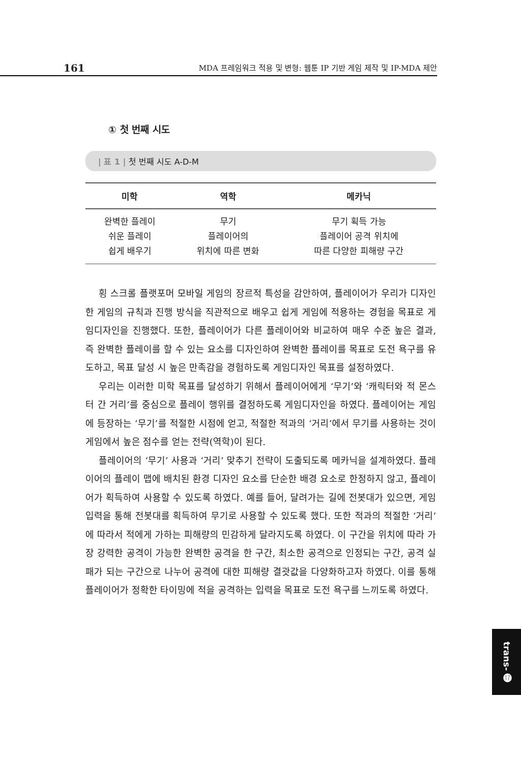161 MDA 프레임워크 적용 및 변형: 웹툰 IP 기반 게임 제작 및 IP-MDA 제안
① 첫 번째 시도
| 표 1 | 첫 번째 시도 A-D-M
| 미학 | 역학 | 메카닉 |
| --- | --- | --- |
| 완벽한 플레이 쉬운 플레이 쉽게 배우기 | 무기 플레이어의 위치에 따른 변화 | 무기 획득 가능 플레이어 공격 위치에 따른 다양한 피해량 구간 |
횡 스크롤 플랫포머 모바일 게임의 장르적 특성을 감안하여, 플레이어가 우리가 디자인한 게임의 규칙과 진행 방식을 직관적으로 배우고 쉽게 게임에 적용하는 경험을 목표로 게임디자인을 진행했다. 또한, 플레이어가 다른 플레이어와 비교하여 매우 수준 높은 결과, 즉 완벽한 플레이를 할 수 있는 요소를 디자인하여 완벽한 플레이를 목표로 도전 욕구를 유도하고, 목표 달성 시 높은 만족감을 경험하도록 게임디자인 목표를 설정하였다.
우리는 이러한 미학 목표를 달성하기 위해서 플레이어에게 ‘무기’와 ‘캐릭터와 적 몬스터 간 거리’를 중심으로 플레이 행위를 결정하도록 게임디자인을 하였다. 플레이어는 게임에 등장하는 ‘무기’를 적절한 시점에 얻고, 적절한 적과의 ‘거리’에서 무기를 사용하는 것이 게임에서 높은 점수를 얻는 전략(역학)이 된다.
플레이어의 ‘무기’ 사용과 ‘거리’ 맞추기 전략이 도출되도록 메카닉을 설계하였다. 플레이어의 플레이 맵에 배치된 환경 디자인 요소를 단순한 배경 요소로 한정하지 않고, 플레이어가 획득하여 사용할 수 있도록 하였다. 예를 들어, 달려가는 길에 전봇대가 있으면, 게임 입력을 통해 전봇대를 획득하여 무기로 사용할 수 있도록 했다. 또한 적과의 적절한 ‘거리’에 따라서 적에게 가하는 피해량의 민감하게 달라지도록 하였다. 이 구간을 위치에 따라 가장 강력한 공격이 가능한 완벽한 공격을 한 구간, 최소한 공격으로 인정되는 구간, 공격 실패가 되는 구간으로 나누어 공격에 대한 피해량 결괏값을 다양화하고자 하였다. 이를 통해 플레이어가 정확한 타이밍에 적을 공격하는 입력을 목표로 도전 욕구를 느끼도록 하였다.
trans- ⓱